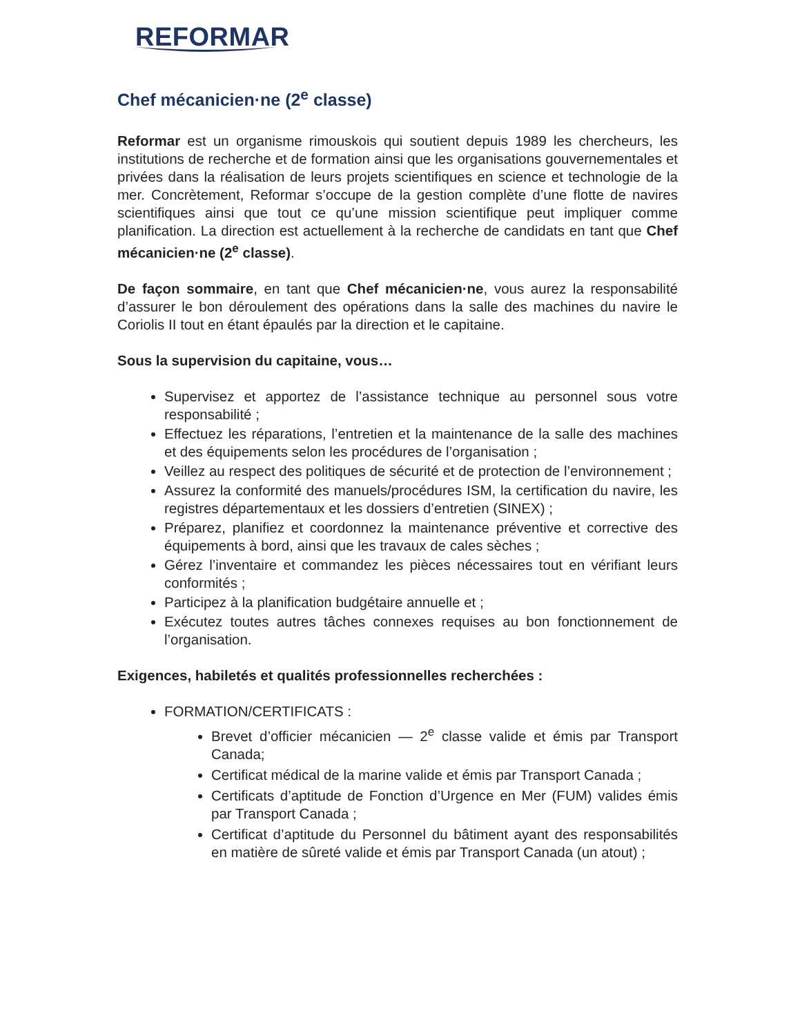REFORMAR
Chef mécanicien·ne (2<sup>e</sup> classe)
Reformar est un organisme rimouskois qui soutient depuis 1989 les chercheurs, les institutions de recherche et de formation ainsi que les organisations gouvernementales et privées dans la réalisation de leurs projets scientifiques en science et technologie de la mer. Concrètement, Reformar s’occupe de la gestion complète d’une flotte de navires scientifiques ainsi que tout ce qu’une mission scientifique peut impliquer comme planification. La direction est actuellement à la recherche de candidats en tant que Chef mécanicien·ne (2<sup>e</sup> classe).
De façon sommaire, en tant que Chef mécanicien·ne, vous aurez la responsabilité d’assurer le bon déroulement des opérations dans la salle des machines du navire le Coriolis II tout en étant épaulés par la direction et le capitaine.
Sous la supervision du capitaine, vous…
Supervisez et apportez de l’assistance technique au personnel sous votre responsabilité ;
Effectuez les réparations, l’entretien et la maintenance de la salle des machines et des équipements selon les procédures de l’organisation ;
Veillez au respect des politiques de sécurité et de protection de l’environnement ;
Assurez la conformité des manuels/procédures ISM, la certification du navire, les registres départementaux et les dossiers d’entretien (SINEX) ;
Préparez, planifiez et coordonnez la maintenance préventive et corrective des équipements à bord, ainsi que les travaux de cales sèches ;
Gérez l’inventaire et commandez les pièces nécessaires tout en vérifiant leurs conformités ;
Participez à la planification budgétaire annuelle et ;
Exécutez toutes autres tâches connexes requises au bon fonctionnement de l’organisation.
Exigences, habiletés et qualités professionnelles recherchées :
FORMATION/CERTIFICATS :
Brevet d’officier mécanicien — 2<sup>e</sup> classe valide et émis par Transport Canada;
Certificat médical de la marine valide et émis par Transport Canada ;
Certificats d’aptitude de Fonction d’Urgence en Mer (FUM) valides émis par Transport Canada ;
Certificat d’aptitude du Personnel du bâtiment ayant des responsabilités en matière de sûreté valide et émis par Transport Canada (un atout) ;